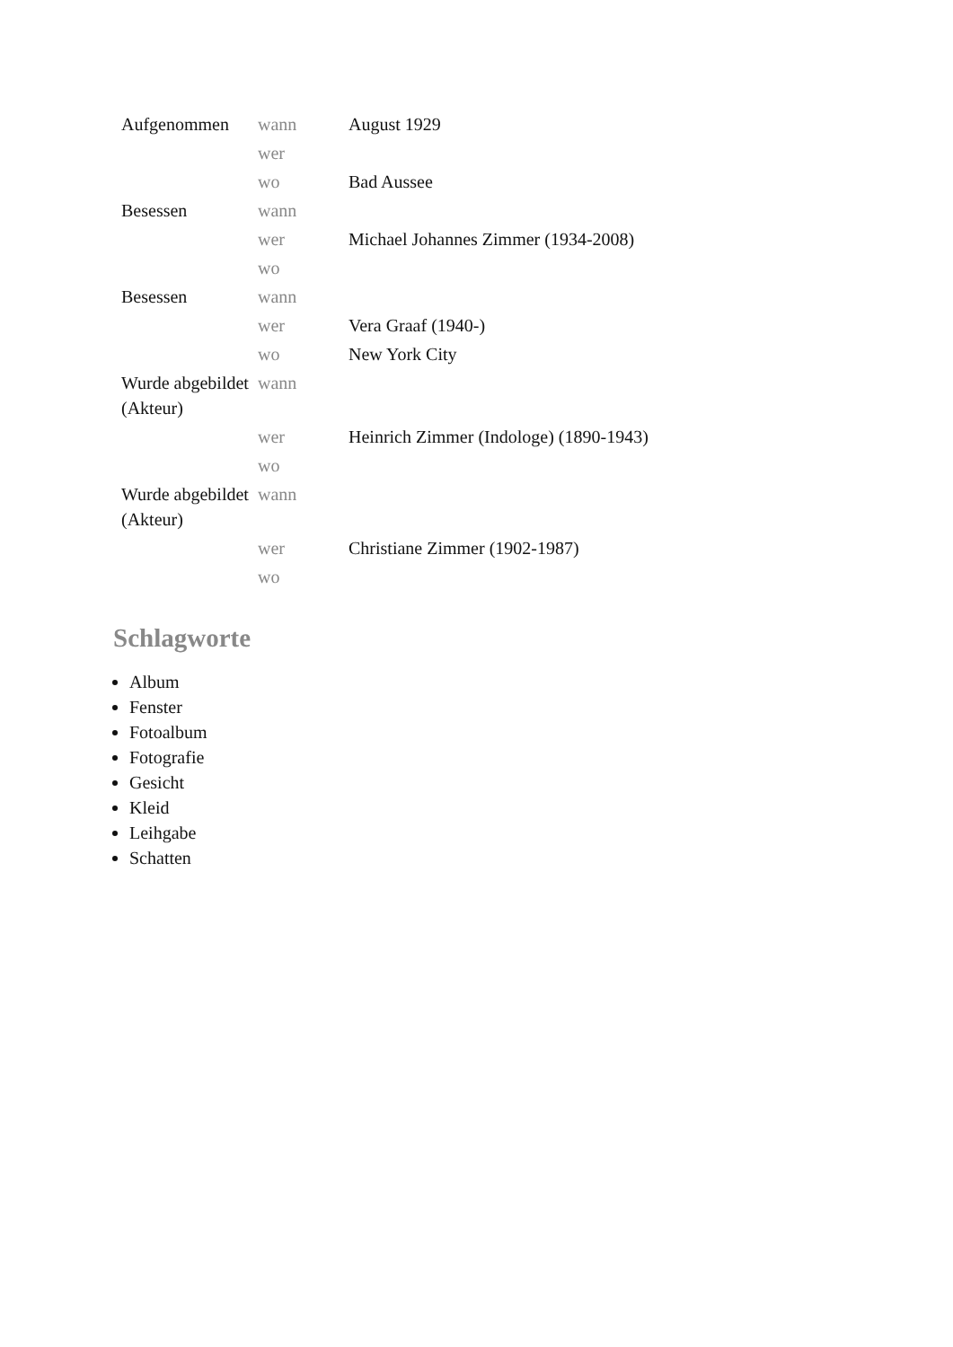| Aufgenommen | wann | August 1929 |
| | wer | |
| | wo | Bad Aussee |
| Besessen | wann | |
| | wer | Michael Johannes Zimmer (1934-2008) |
| | wo | |
| Besessen | wann | |
| | wer | Vera Graaf (1940-) |
| | wo | New York City |
| Wurde abgebildet (Akteur) | wann | |
| | wer | Heinrich Zimmer (Indologe) (1890-1943) |
| | wo | |
| Wurde abgebildet (Akteur) | wann | |
| | wer | Christiane Zimmer (1902-1987) |
| | wo | |
Schlagworte
Album
Fenster
Fotoalbum
Fotografie
Gesicht
Kleid
Leihgabe
Schatten